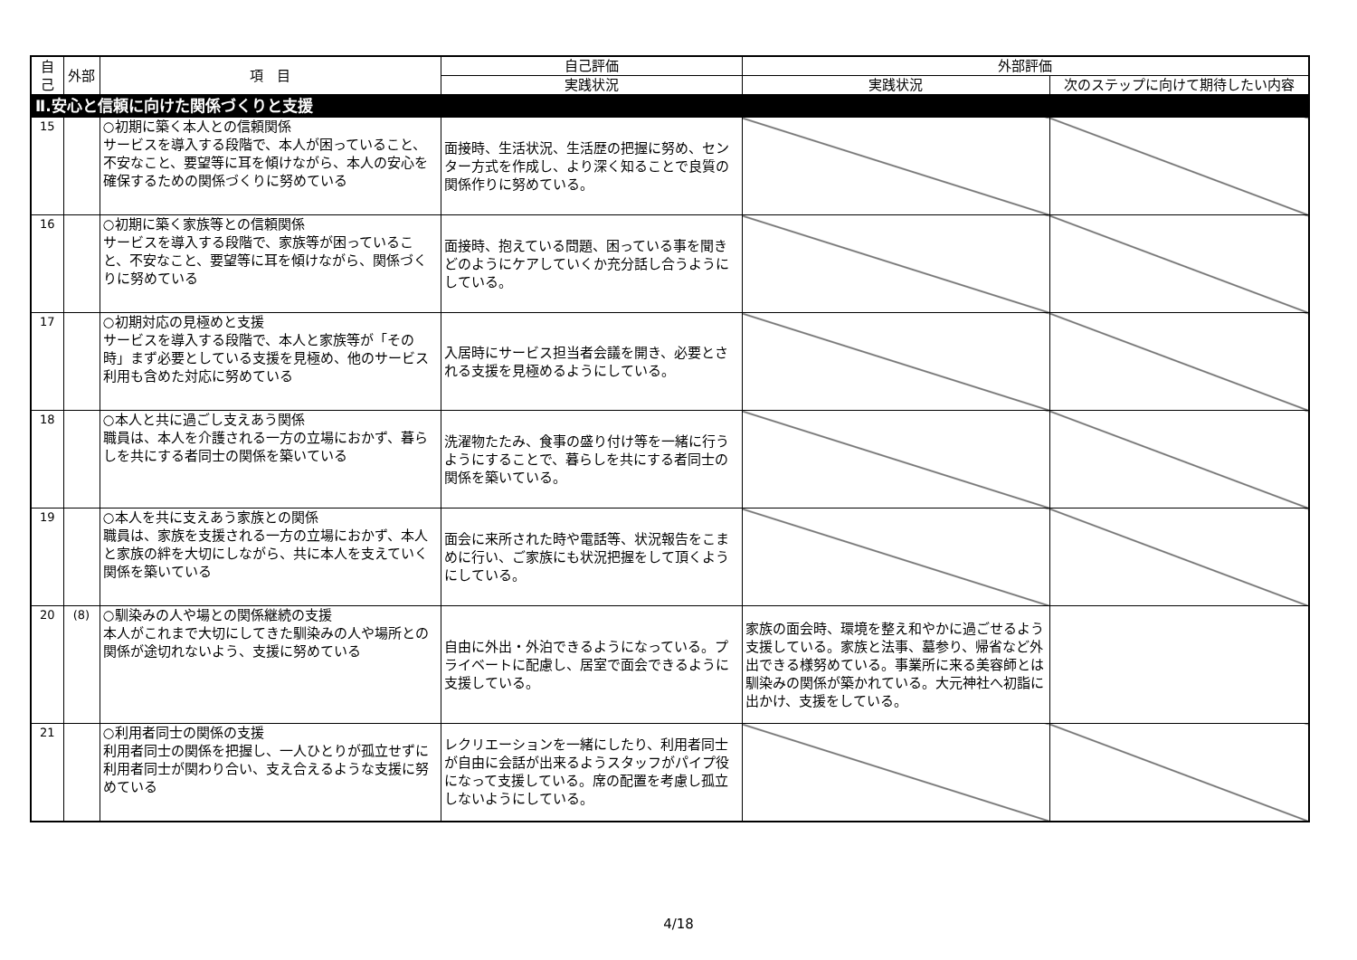| 自己 | 外部 | 項 目 | 自己評価 | 外部評価 | |
| --- | --- | --- | --- | --- | --- |
| | | | 実践状況 | 実践状況 | 次のステップに向けて期待したい内容 |
| Ⅱ.安心と信頼に向けた関係づくりと支援 | | | | | |
| 15 | | ○初期に築く本人との信頼関係 サービスを導入する段階で、本人が困っていること、不安なこと、要望等に耳を傾けながら、本人の安心を確保するための関係づくりに努めている | 面接時、生活状況、生活歴の把握に努め、センター方式を作成し、より深く知ることで良質の関係作りに努めている。 | | |
| 16 | | ○初期に築く家族等との信頼関係 サービスを導入する段階で、家族等が困っていること、不安なこと、要望等に耳を傾けながら、関係づくりに努めている | 面接時、抱えている問題、困っている事を聞きどのようにケアしていくか充分話し合うようにしている。 | | |
| 17 | | ○初期対応の見極めと支援 サービスを導入する段階で、本人と家族等が「その時」まず必要としている支援を見極め、他のサービス利用も含めた対応に努めている | 入居時にサービス担当者会議を開き、必要とされる支援を見極めるようにしている。 | | |
| 18 | | ○本人と共に過ごし支えあう関係 職員は、本人を介護される一方の立場におかず、暮らしを共にする者同士の関係を築いている | 洗濯物たたみ、食事の盛り付け等を一緒に行うようにすることで、暮らしを共にする者同士の関係を築いている。 | | |
| 19 | | ○本人を共に支えあう家族との関係 職員は、家族を支援される一方の立場におかず、本人と家族の絆を大切にしながら、共に本人を支えていく関係を築いている | 面会に来所された時や電話等、状況報告をこまめに行い、ご家族にも状況把握をして頂くようにしている。 | | |
| 20 | (8) | ○馴染みの人や場との関係継続の支援 本人がこれまで大切にしてきた馴染みの人や場所との関係が途切れないよう、支援に努めている | 自由に外出・外泊できるようになっている。プライベートに配慮し、居室で面会できるように支援している。 | 家族の面会時、環境を整え和やかに過ごせるよう支援している。家族と法事、墓参り、帰省など外出できる様努めている。事業所に来る美容師とは馴染みの関係が築かれている。大元神社へ初詣に出かけ、支援をしている。 | |
| 21 | | ○利用者同士の関係の支援 利用者同士の関係を把握し、一人ひとりが孤立せずに利用者同士が関わり合い、支え合えるような支援に努めている | レクリエーションを一緒にしたり、利用者同士が自由に会話が出来るようスタッフがパイプ役になって支援している。席の配置を考慮し孤立しないようにしている。 | | |
4/18